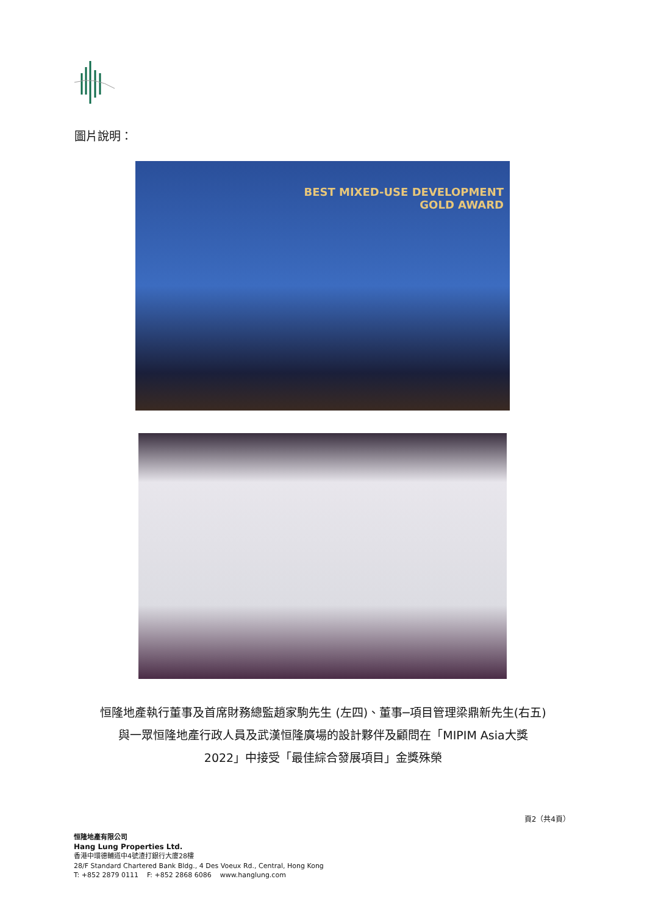圖片說明：
BEST MIXED-USE DEVELOPMENT
GOLD AWARD
恒隆地產執行董事及首席財務總監趙家駒先生 (左四)、董事─項目管理梁鼎新先生(右五)
與一眾恒隆地產行政人員及武漢恒隆廣場的設計夥伴及顧問在「MIPIM Asia大獎
2022」中接受「最佳綜合發展項目」金獎殊榮
頁2（共4頁）
恒隆地產有限公司
Hang Lung Properties Ltd.
香港中環德輔道中4號渣打銀行大廈28樓
28/F Standard Chartered Bank Bldg., 4 Des Voeux Rd., Central, Hong Kong
T: +852 2879 0111 F: +852 2868 6086 www.hanglung.com